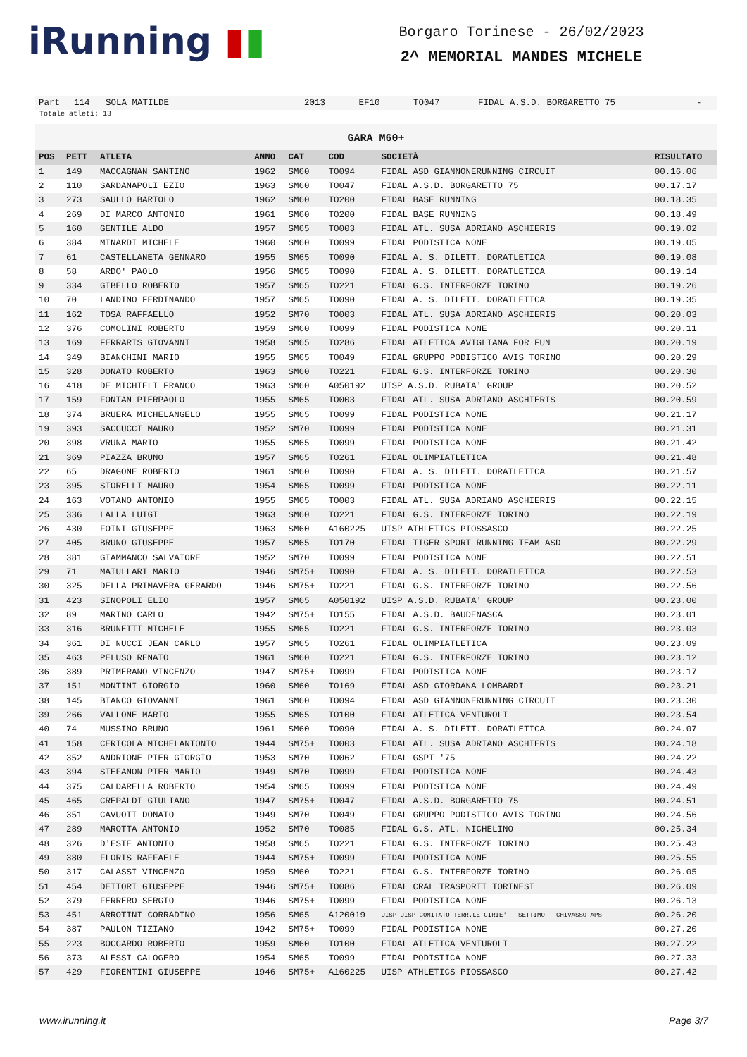iRunning ▮▮
Borgaro Torinese - 26/02/2023
2^ MEMORIAL MANDES MICHELE
| Part | 114 | SOLA MATILDE | 2013 | EF10 | TO047 | FIDAL A.S.D. BORGARETTO 75 | - |
Totale atleti: 13
GARA M60+
| POS | PETT | ATLETA | ANNO | CAT | COD | SOCIETÀ | RISULTATO |
| --- | --- | --- | --- | --- | --- | --- | --- |
| 1 | 149 | MACCAGNAN SANTINO | 1962 | SM60 | TO094 | FIDAL ASD GIANNONERUNNING CIRCUIT | 00.16.06 |
| 2 | 110 | SARDANAPOLI EZIO | 1963 | SM60 | TO047 | FIDAL A.S.D. BORGARETTO 75 | 00.17.17 |
| 3 | 273 | SAULLO BARTOLO | 1962 | SM60 | TO200 | FIDAL BASE RUNNING | 00.18.35 |
| 4 | 269 | DI MARCO ANTONIO | 1961 | SM60 | TO200 | FIDAL BASE RUNNING | 00.18.49 |
| 5 | 160 | GENTILE ALDO | 1957 | SM65 | TO003 | FIDAL ATL. SUSA ADRIANO ASCHIERIS | 00.19.02 |
| 6 | 384 | MINARDI MICHELE | 1960 | SM60 | TO099 | FIDAL PODISTICA NONE | 00.19.05 |
| 7 | 61 | CASTELLANETA GENNARO | 1955 | SM65 | TO090 | FIDAL A. S. DILETT. DORATLETICA | 00.19.08 |
| 8 | 58 | ARDO' PAOLO | 1956 | SM65 | TO090 | FIDAL A. S. DILETT. DORATLETICA | 00.19.14 |
| 9 | 334 | GIBELLO ROBERTO | 1957 | SM65 | TO221 | FIDAL G.S. INTERFORZE TORINO | 00.19.26 |
| 10 | 70 | LANDINO FERDINANDO | 1957 | SM65 | TO090 | FIDAL A. S. DILETT. DORATLETICA | 00.19.35 |
| 11 | 162 | TOSA RAFFAELLO | 1952 | SM70 | TO003 | FIDAL ATL. SUSA ADRIANO ASCHIERIS | 00.20.03 |
| 12 | 376 | COMOLINI ROBERTO | 1959 | SM60 | TO099 | FIDAL PODISTICA NONE | 00.20.11 |
| 13 | 169 | FERRARIS GIOVANNI | 1958 | SM65 | TO286 | FIDAL ATLETICA AVIGLIANA FOR FUN | 00.20.19 |
| 14 | 349 | BIANCHINI MARIO | 1955 | SM65 | TO049 | FIDAL GRUPPO PODISTICO AVIS TORINO | 00.20.29 |
| 15 | 328 | DONATO ROBERTO | 1963 | SM60 | TO221 | FIDAL G.S. INTERFORZE TORINO | 00.20.30 |
| 16 | 418 | DE MICHIELI FRANCO | 1963 | SM60 | A050192 | UISP A.S.D. RUBATA' GROUP | 00.20.52 |
| 17 | 159 | FONTAN PIERPAOLO | 1955 | SM65 | TO003 | FIDAL ATL. SUSA ADRIANO ASCHIERIS | 00.20.59 |
| 18 | 374 | BRUERA MICHELANGELO | 1955 | SM65 | TO099 | FIDAL PODISTICA NONE | 00.21.17 |
| 19 | 393 | SACCUCCI MAURO | 1952 | SM70 | TO099 | FIDAL PODISTICA NONE | 00.21.31 |
| 20 | 398 | VRUNA MARIO | 1955 | SM65 | TO099 | FIDAL PODISTICA NONE | 00.21.42 |
| 21 | 369 | PIAZZA BRUNO | 1957 | SM65 | TO261 | FIDAL OLIMPIATLETICA | 00.21.48 |
| 22 | 65 | DRAGONE ROBERTO | 1961 | SM60 | TO090 | FIDAL A. S. DILETT. DORATLETICA | 00.21.57 |
| 23 | 395 | STORELLI MAURO | 1954 | SM65 | TO099 | FIDAL PODISTICA NONE | 00.22.11 |
| 24 | 163 | VOTANO ANTONIO | 1955 | SM65 | TO003 | FIDAL ATL. SUSA ADRIANO ASCHIERIS | 00.22.15 |
| 25 | 336 | LALLA LUIGI | 1963 | SM60 | TO221 | FIDAL G.S. INTERFORZE TORINO | 00.22.19 |
| 26 | 430 | FOINI GIUSEPPE | 1963 | SM60 | A160225 | UISP ATHLETICS PIOSSASCO | 00.22.25 |
| 27 | 405 | BRUNO GIUSEPPE | 1957 | SM65 | TO170 | FIDAL TIGER SPORT RUNNING TEAM ASD | 00.22.29 |
| 28 | 381 | GIAMMANCO SALVATORE | 1952 | SM70 | TO099 | FIDAL PODISTICA NONE | 00.22.51 |
| 29 | 71 | MAIULLARI MARIO | 1946 | SM75+ | TO090 | FIDAL A. S. DILETT. DORATLETICA | 00.22.53 |
| 30 | 325 | DELLA PRIMAVERA GERARDO | 1946 | SM75+ | TO221 | FIDAL G.S. INTERFORZE TORINO | 00.22.56 |
| 31 | 423 | SINOPOLI ELIO | 1957 | SM65 | A050192 | UISP A.S.D. RUBATA' GROUP | 00.23.00 |
| 32 | 89 | MARINO CARLO | 1942 | SM75+ | TO155 | FIDAL A.S.D. BAUDENASCA | 00.23.01 |
| 33 | 316 | BRUNETTI MICHELE | 1955 | SM65 | TO221 | FIDAL G.S. INTERFORZE TORINO | 00.23.03 |
| 34 | 361 | DI NUCCI JEAN CARLO | 1957 | SM65 | TO261 | FIDAL OLIMPIATLETICA | 00.23.09 |
| 35 | 463 | PELUSO RENATO | 1961 | SM60 | TO221 | FIDAL G.S. INTERFORZE TORINO | 00.23.12 |
| 36 | 389 | PRIMERANO VINCENZO | 1947 | SM75+ | TO099 | FIDAL PODISTICA NONE | 00.23.17 |
| 37 | 151 | MONTINI GIORGIO | 1960 | SM60 | TO169 | FIDAL ASD GIORDANA LOMBARDI | 00.23.21 |
| 38 | 145 | BIANCO GIOVANNI | 1961 | SM60 | TO094 | FIDAL ASD GIANNONERUNNING CIRCUIT | 00.23.30 |
| 39 | 266 | VALLONE MARIO | 1955 | SM65 | TO100 | FIDAL ATLETICA VENTUROLI | 00.23.54 |
| 40 | 74 | MUSSINO BRUNO | 1961 | SM60 | TO090 | FIDAL A. S. DILETT. DORATLETICA | 00.24.07 |
| 41 | 158 | CERICOLA MICHELANTONIO | 1944 | SM75+ | TO003 | FIDAL ATL. SUSA ADRIANO ASCHIERIS | 00.24.18 |
| 42 | 352 | ANDRIONE PIER GIORGIO | 1953 | SM70 | TO062 | FIDAL GSPT '75 | 00.24.22 |
| 43 | 394 | STEFANON PIER MARIO | 1949 | SM70 | TO099 | FIDAL PODISTICA NONE | 00.24.43 |
| 44 | 375 | CALDARELLA ROBERTO | 1954 | SM65 | TO099 | FIDAL PODISTICA NONE | 00.24.49 |
| 45 | 465 | CREPALDI GIULIANO | 1947 | SM75+ | TO047 | FIDAL A.S.D. BORGARETTO 75 | 00.24.51 |
| 46 | 351 | CAVUOTI DONATO | 1949 | SM70 | TO049 | FIDAL GRUPPO PODISTICO AVIS TORINO | 00.24.56 |
| 47 | 289 | MAROTTA ANTONIO | 1952 | SM70 | TO085 | FIDAL G.S. ATL. NICHELINO | 00.25.34 |
| 48 | 326 | D'ESTE ANTONIO | 1958 | SM65 | TO221 | FIDAL G.S. INTERFORZE TORINO | 00.25.43 |
| 49 | 380 | FLORIS RAFFAELE | 1944 | SM75+ | TO099 | FIDAL PODISTICA NONE | 00.25.55 |
| 50 | 317 | CALASSI VINCENZO | 1959 | SM60 | TO221 | FIDAL G.S. INTERFORZE TORINO | 00.26.05 |
| 51 | 454 | DETTORI GIUSEPPE | 1946 | SM75+ | TO086 | FIDAL CRAL TRASPORTI TORINESI | 00.26.09 |
| 52 | 379 | FERRERO SERGIO | 1946 | SM75+ | TO099 | FIDAL PODISTICA NONE | 00.26.13 |
| 53 | 451 | ARROTINI CORRADINO | 1956 | SM65 | A120019 | UISP UISP COMITATO TERR.LE CIRIE' - SETTIMO - CHIVASSO APS | 00.26.20 |
| 54 | 387 | PAULON TIZIANO | 1942 | SM75+ | TO099 | FIDAL PODISTICA NONE | 00.27.20 |
| 55 | 223 | BOCCARDO ROBERTO | 1959 | SM60 | TO100 | FIDAL ATLETICA VENTUROLI | 00.27.22 |
| 56 | 373 | ALESSI CALOGERO | 1954 | SM65 | TO099 | FIDAL PODISTICA NONE | 00.27.33 |
| 57 | 429 | FIORENTINI GIUSEPPE | 1946 | SM75+ | A160225 | UISP ATHLETICS PIOSSASCO | 00.27.42 |
www.irunning.it Page 3/7